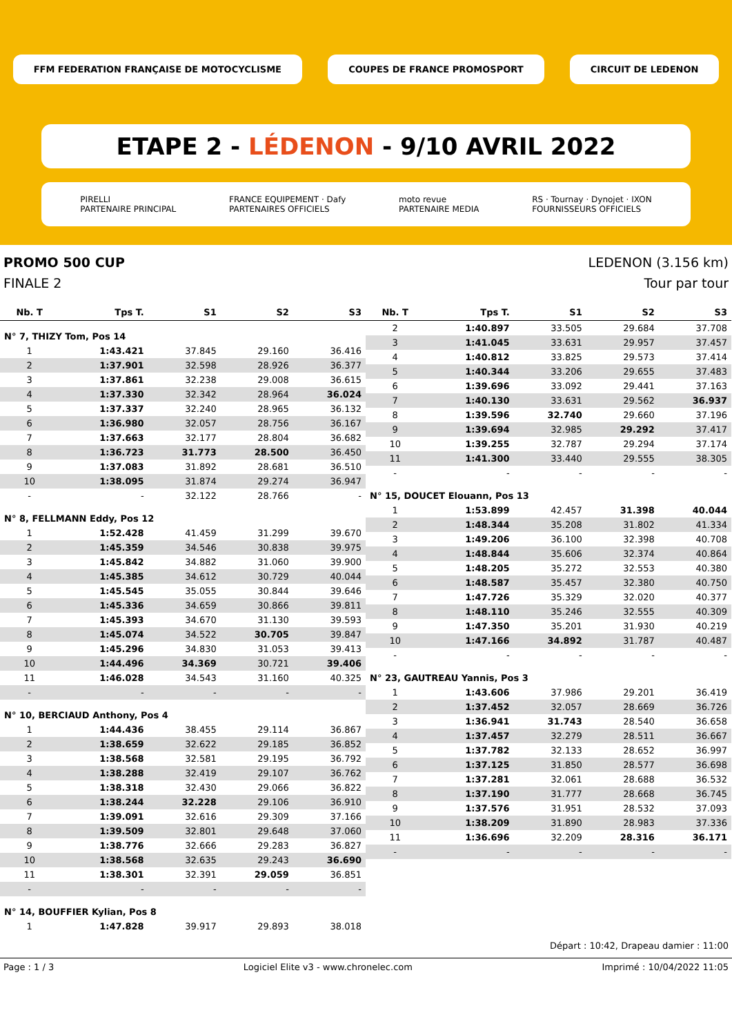FFM FEDERATION FRANÇAISE DE MOTOCYCLISME
COUPES DE FRANCE PROMOSPORT CIRCUIT DE LEDENON
ETAPE 2 - LÉDENON - 9/10 AVRIL 2022
PIRELLI
PARTENAIRE PRINCIPAL FRANCE EQUIPEMENT · Dafy
PARTENAIRES OFFICIELS moto revue
PARTENAIRE MEDIA RS · Tournay · Dynojet · IXON
FOURNISSEURS OFFICIELS
PROMO 500 CUP LEDENON (3.156 km)
FINALE 2 Tour par tour
| Nb. T | Tps T. | S1 | S2 | S3 |
| --- | --- | --- | --- | --- |
| N° 7, THIZY Tom, Pos 14 | | | | |
| 1 | 1:43.421 | 37.845 | 29.160 | 36.416 |
| 2 | 1:37.901 | 32.598 | 28.926 | 36.377 |
| 3 | 1:37.861 | 32.238 | 29.008 | 36.615 |
| 4 | 1:37.330 | 32.342 | 28.964 | 36.024 |
| 5 | 1:37.337 | 32.240 | 28.965 | 36.132 |
| 6 | 1:36.980 | 32.057 | 28.756 | 36.167 |
| 7 | 1:37.663 | 32.177 | 28.804 | 36.682 |
| 8 | 1:36.723 | 31.773 | 28.500 | 36.450 |
| 9 | 1:37.083 | 31.892 | 28.681 | 36.510 |
| 10 | 1:38.095 | 31.874 | 29.274 | 36.947 |
| - | - | 32.122 | 28.766 | - |
| N° 8, FELLMANN Eddy, Pos 12 | | | | |
| 1 | 1:52.428 | 41.459 | 31.299 | 39.670 |
| 2 | 1:45.359 | 34.546 | 30.838 | 39.975 |
| 3 | 1:45.842 | 34.882 | 31.060 | 39.900 |
| 4 | 1:45.385 | 34.612 | 30.729 | 40.044 |
| 5 | 1:45.545 | 35.055 | 30.844 | 39.646 |
| 6 | 1:45.336 | 34.659 | 30.866 | 39.811 |
| 7 | 1:45.393 | 34.670 | 31.130 | 39.593 |
| 8 | 1:45.074 | 34.522 | 30.705 | 39.847 |
| 9 | 1:45.296 | 34.830 | 31.053 | 39.413 |
| 10 | 1:44.496 | 34.369 | 30.721 | 39.406 |
| 11 | 1:46.028 | 34.543 | 31.160 | 40.325 |
| - | - | - | - | - |
| N° 10, BERCIAUD Anthony, Pos 4 | | | | |
| 1 | 1:44.436 | 38.455 | 29.114 | 36.867 |
| 2 | 1:38.659 | 32.622 | 29.185 | 36.852 |
| 3 | 1:38.568 | 32.581 | 29.195 | 36.792 |
| 4 | 1:38.288 | 32.419 | 29.107 | 36.762 |
| 5 | 1:38.318 | 32.430 | 29.066 | 36.822 |
| 6 | 1:38.244 | 32.228 | 29.106 | 36.910 |
| 7 | 1:39.091 | 32.616 | 29.309 | 37.166 |
| 8 | 1:39.509 | 32.801 | 29.648 | 37.060 |
| 9 | 1:38.776 | 32.666 | 29.283 | 36.827 |
| 10 | 1:38.568 | 32.635 | 29.243 | 36.690 |
| 11 | 1:38.301 | 32.391 | 29.059 | 36.851 |
| - | - | - | - | - |
| N° 14, BOUFFIER Kylian, Pos 8 | | | | |
| 1 | 1:47.828 | 39.917 | 29.893 | 38.018 |
| Nb. T | Tps T. | S1 | S2 | S3 |
| --- | --- | --- | --- | --- |
| 2 | 1:40.897 | 33.505 | 29.684 | 37.708 |
| 3 | 1:41.045 | 33.631 | 29.957 | 37.457 |
| 4 | 1:40.812 | 33.825 | 29.573 | 37.414 |
| 5 | 1:40.344 | 33.206 | 29.655 | 37.483 |
| 6 | 1:39.696 | 33.092 | 29.441 | 37.163 |
| 7 | 1:40.130 | 33.631 | 29.562 | 36.937 |
| 8 | 1:39.596 | 32.740 | 29.660 | 37.196 |
| 9 | 1:39.694 | 32.985 | 29.292 | 37.417 |
| 10 | 1:39.255 | 32.787 | 29.294 | 37.174 |
| 11 | 1:41.300 | 33.440 | 29.555 | 38.305 |
| - | - | - | - | - |
| N° 15, DOUCET Elouann, Pos 13 | | | | |
| 1 | 1:53.899 | 42.457 | 31.398 | 40.044 |
| 2 | 1:48.344 | 35.208 | 31.802 | 41.334 |
| 3 | 1:49.206 | 36.100 | 32.398 | 40.708 |
| 4 | 1:48.844 | 35.606 | 32.374 | 40.864 |
| 5 | 1:48.205 | 35.272 | 32.553 | 40.380 |
| 6 | 1:48.587 | 35.457 | 32.380 | 40.750 |
| 7 | 1:47.726 | 35.329 | 32.020 | 40.377 |
| 8 | 1:48.110 | 35.246 | 32.555 | 40.309 |
| 9 | 1:47.350 | 35.201 | 31.930 | 40.219 |
| 10 | 1:47.166 | 34.892 | 31.787 | 40.487 |
| - | - | - | - | - |
| N° 23, GAUTREAU Yannis, Pos 3 | | | | |
| 1 | 1:43.606 | 37.986 | 29.201 | 36.419 |
| 2 | 1:37.452 | 32.057 | 28.669 | 36.726 |
| 3 | 1:36.941 | 31.743 | 28.540 | 36.658 |
| 4 | 1:37.457 | 32.279 | 28.511 | 36.667 |
| 5 | 1:37.782 | 32.133 | 28.652 | 36.997 |
| 6 | 1:37.125 | 31.850 | 28.577 | 36.698 |
| 7 | 1:37.281 | 32.061 | 28.688 | 36.532 |
| 8 | 1:37.190 | 31.777 | 28.668 | 36.745 |
| 9 | 1:37.576 | 31.951 | 28.532 | 37.093 |
| 10 | 1:38.209 | 31.890 | 28.983 | 37.336 |
| 11 | 1:36.696 | 32.209 | 28.316 | 36.171 |
| - | - | - | - | - |
Départ : 10:42, Drapeau damier : 11:00
Page : 1 / 3 Logiciel Elite v3 - www.chronelec.com Imprimé : 10/04/2022 11:05